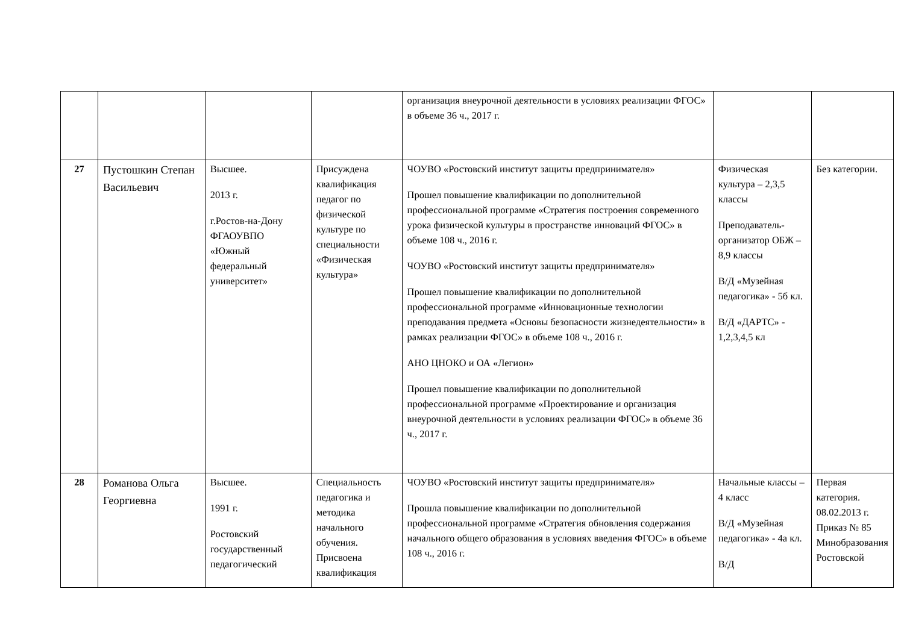| | | | | организация внеурочной деятельности в условиях реализации ФГОС» в объеме 36 ч., 2017 г. | | |
| 27 | Пустошкин Степан Васильевич | Высшее. 2013 г. г.Ростов-на-Дону ФГАОУВПО «Южный федеральный университет» | Присуждена квалификация педагог по физической культуре по специальности «Физическая культура» | ЧОУВО «Ростовский институт защиты предпринимателя» Прошел повышение квалификации по дополнительной профессиональной программе «Стратегия построения современного урока физической культуры в пространстве инноваций ФГОС» в объеме 108 ч., 2016 г. ЧОУВО «Ростовский институт защиты предпринимателя» Прошел повышение квалификации по дополнительной профессиональной программе «Инновационные технологии преподавания предмета «Основы безопасности жизнедеятельности» в рамках реализации ФГОС» в объеме 108 ч., 2016 г. АНО ЦНОКО и ОА «Легион» Прошел повышение квалификации по дополнительной профессиональной программе «Проектирование и организация внеурочной деятельности в условиях реализации ФГОС» в объеме 36 ч., 2017 г. | Физическая культура – 2,3,5 классы Преподаватель-организатор ОБЖ – 8,9 классы В/Д «Музейная педагогика» - 5б кл. В/Д «ДАРТС» - 1,2,3,4,5 кл | Без категории. |
| 28 | Романова Ольга Георгиевна | Высшее. 1991 г. Ростовский государственный педагогический | Специальность педагогика и методика начального обучения. Присвоена квалификация | ЧОУВО «Ростовский институт защиты предпринимателя» Прошла повышение квалификации по дополнительной профессиональной программе «Стратегия обновления содержания начального общего образования в условиях введения ФГОС» в объеме 108 ч., 2016 г. | Начальные классы – 4 класс В/Д «Музейная педагогика» - 4а кл. В/Д | Первая категория. 08.02.2013 г. Приказ № 85 Минобразования Ростовской |